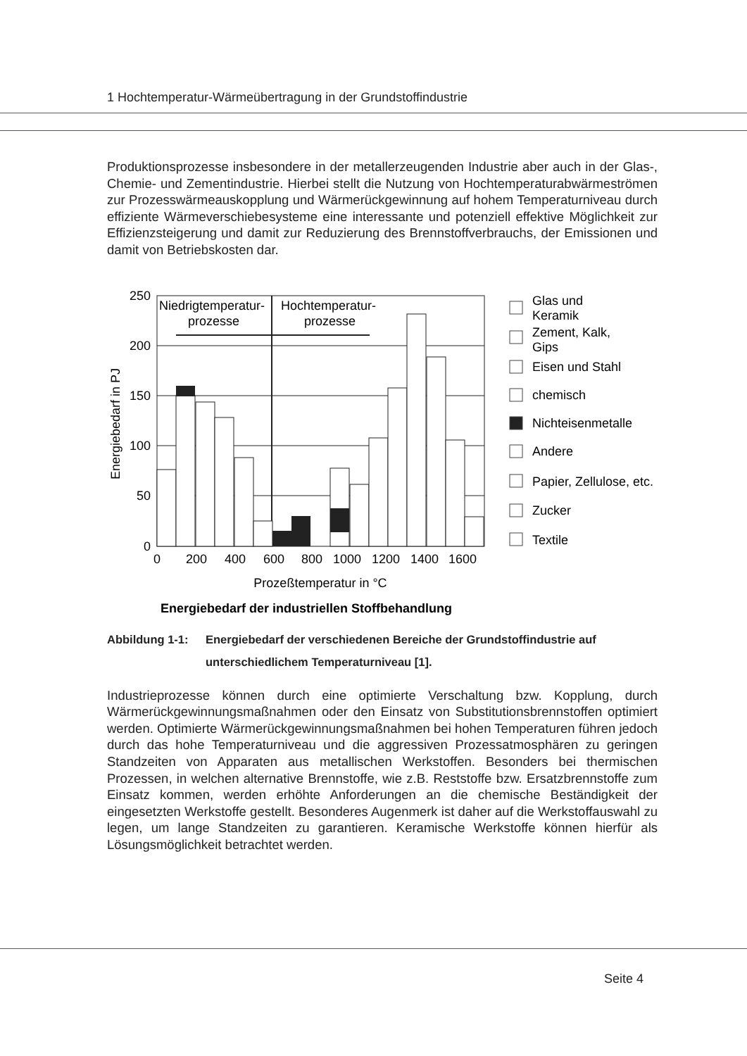1 Hochtemperatur-Wärmeübertragung in der Grundstoffindustrie
Produktionsprozesse insbesondere in der metallerzeugenden Industrie aber auch in der Glas-, Chemie- und Zementindustrie. Hierbei stellt die Nutzung von Hochtemperaturab­wärmeströmen zur Prozesswärmeauskopplung und Wärmerückgewinnung auf hohem Temperaturniveau durch effiziente Wärmeverschiebesysteme eine interessante und po­tenziell effektive Möglichkeit zur Effizienzsteigerung und damit zur Reduzierung des Brennstoffverbrauchs, der Emissionen und damit von Betriebskosten dar.
Niedrigtemperatur-
prozesse
Hochtemperatur-
prozesse
250
200
150
100
50
0
0
200
400
600
800
1000
1200
1400
1600
Energiebedarf in PJ
Prozeßtemperatur in °C
Energiebedarf der industriellen Stoffbehandlung
Glas und
Keramik
Zement, Kalk,
Gips
Eisen und Stahl
chemisch
Nichteisenmetalle
Andere
Papier, Zellulose, etc.
Zucker
Textile
Abbildung 1-1: Energiebedarf der verschiedenen Bereiche der Grundstoffindustrie auf unterschiedlichem Temperaturniveau [1].
Industrieprozesse können durch eine optimierte Verschaltung bzw. Kopplung, durch Wärmerückgewinnungsmaßnahmen oder den Einsatz von Substitutionsbrennstoffen op­timiert werden. Optimierte Wärmerückgewinnungsmaßnahmen bei hohen Temperaturen führen jedoch durch das hohe Temperaturniveau und die aggressiven Prozessatmosphä­ren zu geringen Standzeiten von Apparaten aus metallischen Werkstoffen. Besonders bei thermischen Prozessen, in welchen alternative Brennstoffe, wie z.B. Reststoffe bzw. Er­satzbrennstoffe zum Einsatz kommen, werden erhöhte Anforderungen an die chemische Beständigkeit der eingesetzten Werkstoffe gestellt. Besonderes Augenmerk ist daher auf die Werkstoffauswahl zu legen, um lange Standzeiten zu garantieren. Keramische Werk­stoffe können hierfür als Lösungsmöglichkeit betrachtet werden.
Seite 4